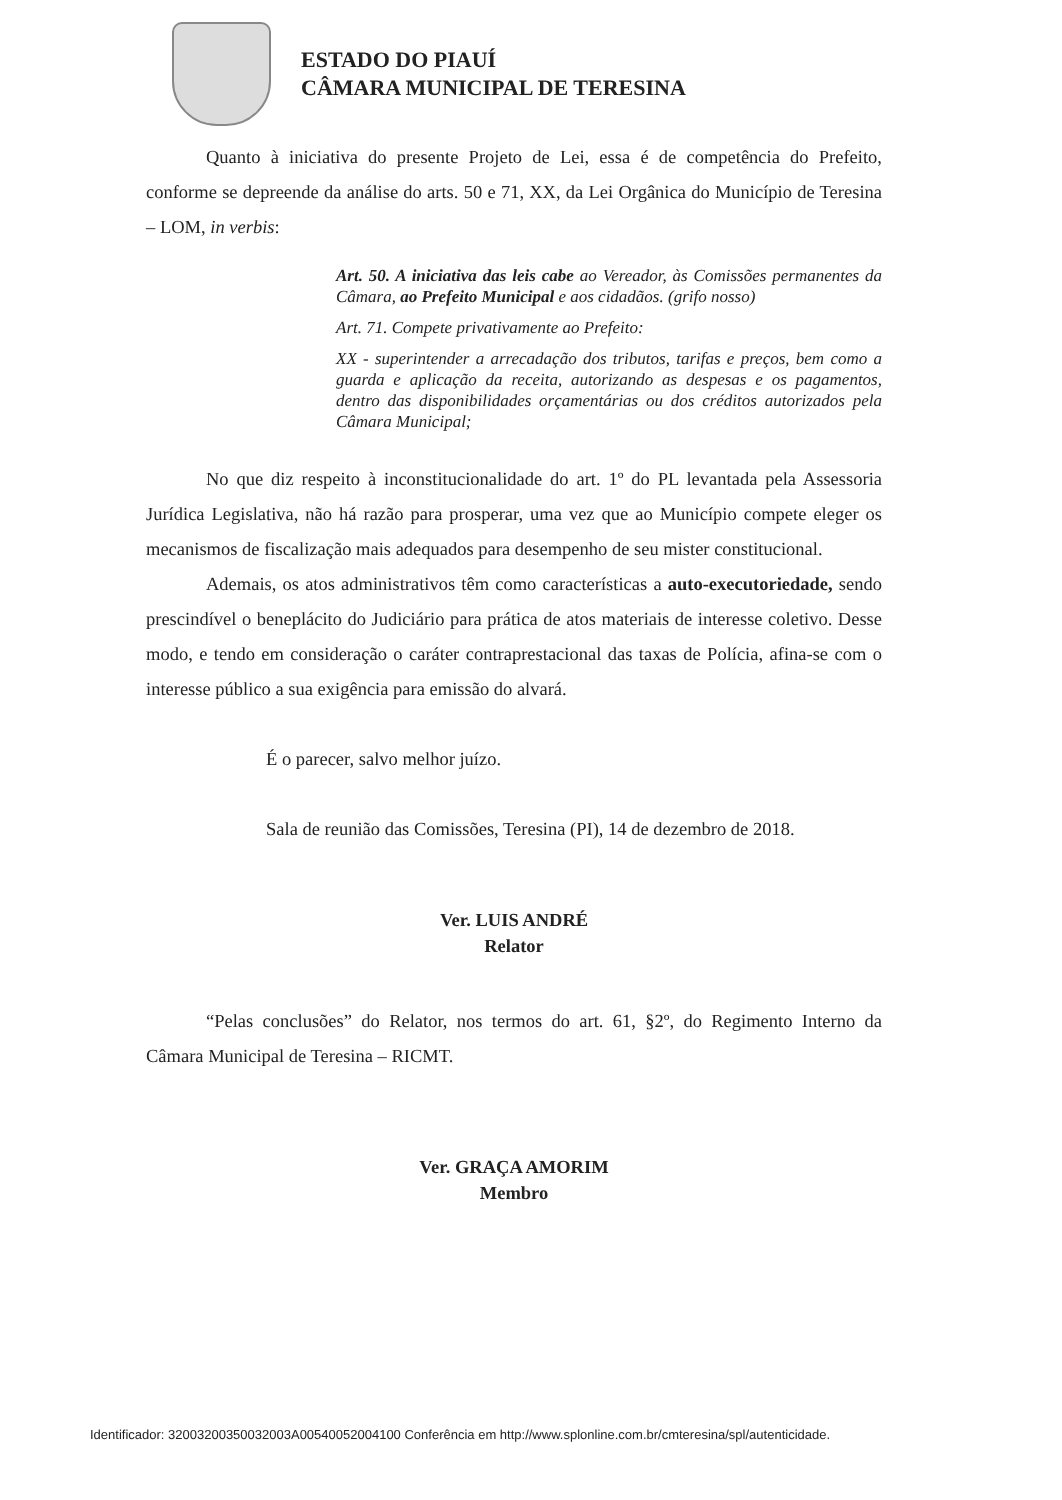ESTADO DO PIAUÍ
CÂMARA MUNICIPAL DE TERESINA
Quanto à iniciativa do presente Projeto de Lei, essa é de competência do Prefeito, conforme se depreende da análise do arts. 50 e 71, XX, da Lei Orgânica do Município de Teresina – LOM, in verbis:
Art. 50. A iniciativa das leis cabe ao Vereador, às Comissões permanentes da Câmara, ao Prefeito Municipal e aos cidadãos. (grifo nosso)
Art. 71. Compete privativamente ao Prefeito:
XX - superintender a arrecadação dos tributos, tarifas e preços, bem como a guarda e aplicação da receita, autorizando as despesas e os pagamentos, dentro das disponibilidades orçamentárias ou dos créditos autorizados pela Câmara Municipal;
No que diz respeito à inconstitucionalidade do art. 1º do PL levantada pela Assessoria Jurídica Legislativa, não há razão para prosperar, uma vez que ao Município compete eleger os mecanismos de fiscalização mais adequados para desempenho de seu mister constitucional.
Ademais, os atos administrativos têm como características a auto-executoriedade, sendo prescindível o beneplácito do Judiciário para prática de atos materiais de interesse coletivo. Desse modo, e tendo em consideração o caráter contraprestacional das taxas de Polícia, afina-se com o interesse público a sua exigência para emissão do alvará.
É o parecer, salvo melhor juízo.
Sala de reunião das Comissões, Teresina (PI), 14 de dezembro de 2018.
Ver. LUIS ANDRÉ
Relator
“Pelas conclusões” do Relator, nos termos do art. 61, §2º, do Regimento Interno da Câmara Municipal de Teresina – RICMT.
Ver. GRAÇA AMORIM
Membro
Identificador: 32003200350032003A00540052004100 Conferência em http://www.splonline.com.br/cmteresina/spl/autenticidade.